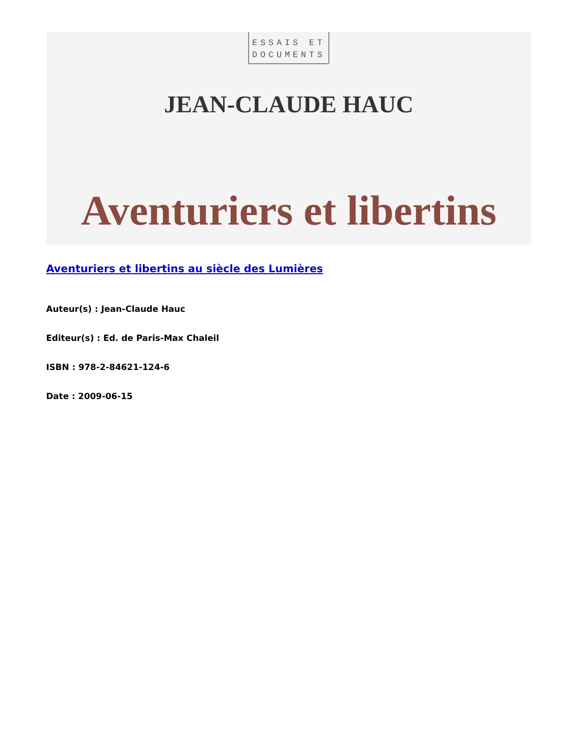ESSAIS ET
DOCUMENTS
JEAN-CLAUDE HAUC
Aventuriers et libertins
Aventuriers et libertins au siècle des Lumières
Auteur(s) : Jean-Claude Hauc
Editeur(s) : Ed. de Paris-Max Chaleil
ISBN : 978-2-84621-124-6
Date : 2009-06-15